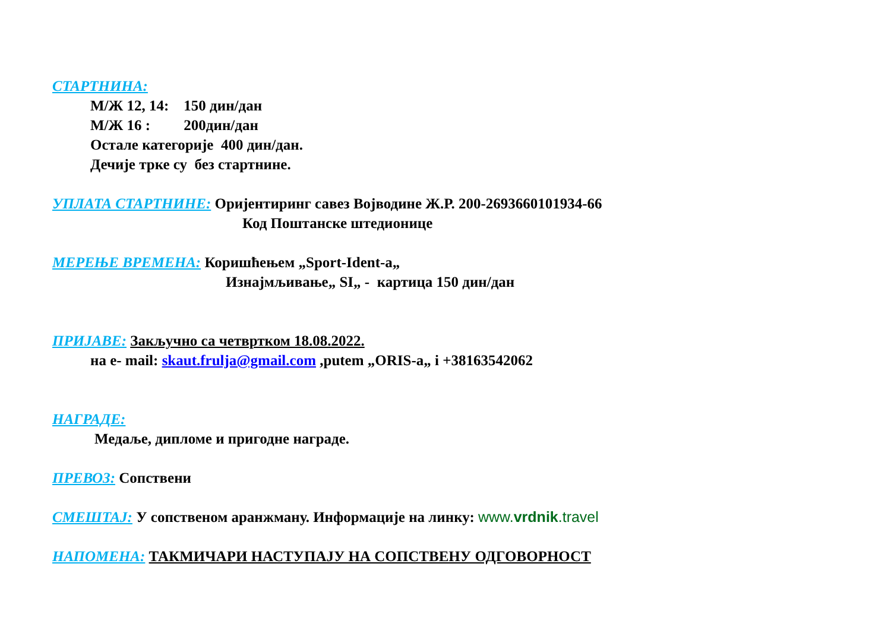СТАРТНИНА:
М/Ж 12, 14: 150 дин/дан
М/Ж 16 : 200дин/дан
Остале категорије 400 дин/дан.
Дечије трке су без стартнине.
УПЛАТА СТАРТНИНЕ: Оријентиринг савез Војводине Ж.Р. 200-2693660101934-66
Код Поштанске штедионице
МЕРЕЊЕ ВРЕМЕНА: Коришћењем „Sport-Ident-a„
Изнајмљивање„ SI„ - картица 150 дин/дан
ПРИЈАВЕ: Закључно са четвртком 18.08.2022.
на е- mail: skaut.frulja@gmail.com ,putem „ORIS-a„ i +38163542062
НАГРАДЕ:
Медаље, дипломе и пригодне награде.
ПРЕВОЗ: Сопствени
СМЕШТАЈ: У сопственом аранжману. Информације на линку: www.vrdnik.travel
НАПОМЕНА: ТАКМИЧАРИ НАСТУПАЈУ НА СОПСТВЕНУ ОДГОВОРНОСТ